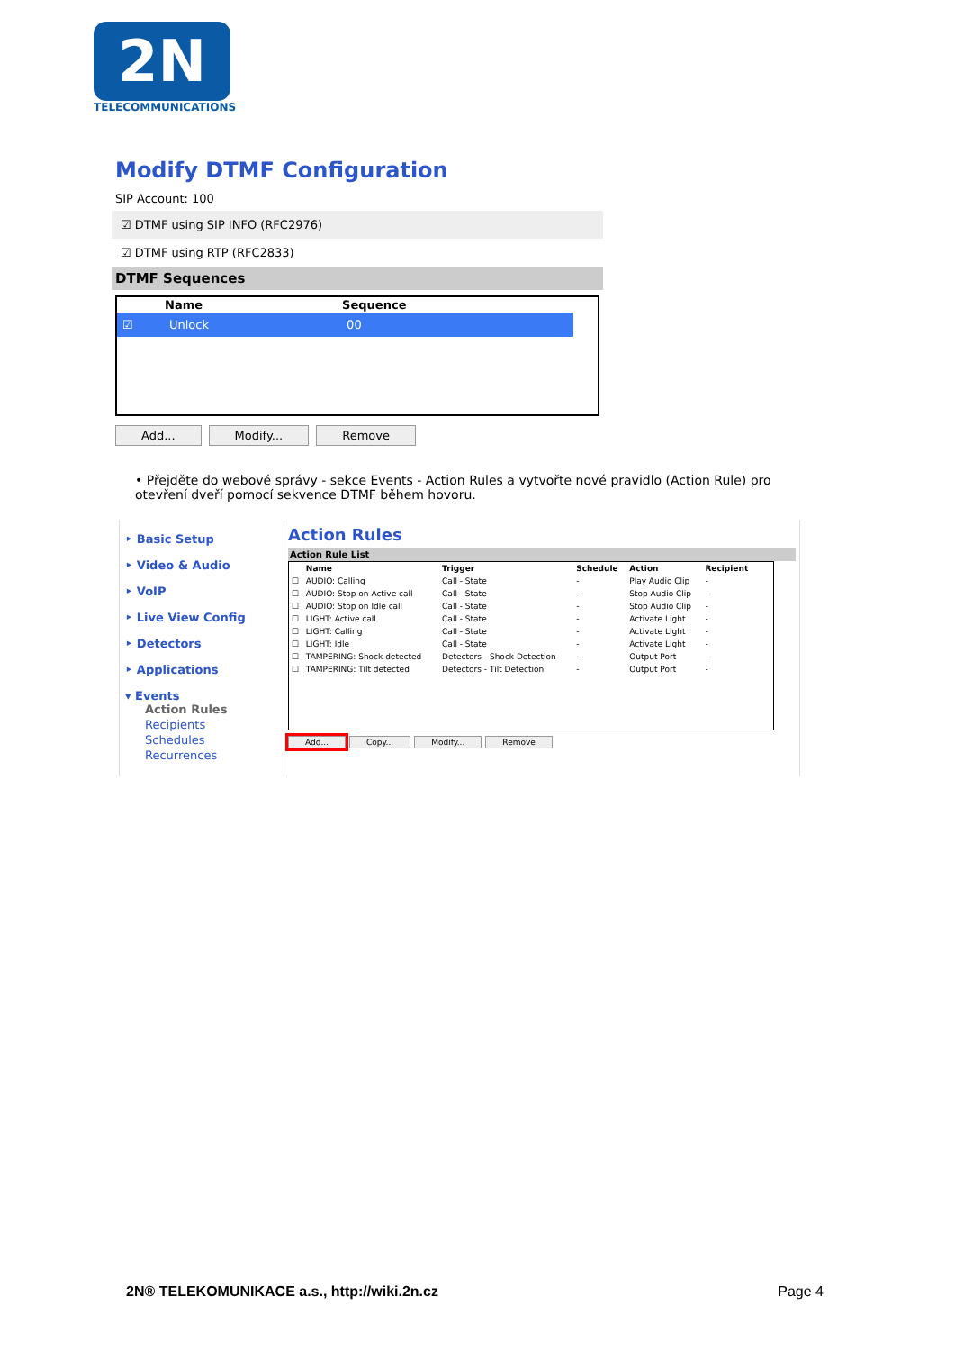2N
TELECOMMUNICATIONS
Modify DTMF Configuration
SIP Account: 100
☑ DTMF using SIP INFO (RFC2976)
☑ DTMF using RTP (RFC2833)
DTMF Sequences
| | Name | Sequence |
| --- | --- | --- |
| ☑ | Unlock | 00 |
Add... Modify... Remove
• Přejděte do webové správy - sekce Events - Action Rules a vytvořte nové pravidlo (Action Rule) pro otevření dveří pomocí sekvence DTMF během hovoru.
‣ Basic Setup
‣ Video & Audio
‣ VoIP
‣ Live View Config
‣ Detectors
‣ Applications
▾ Events
Action Rules
Recipients
Schedules
Recurrences
Action Rules
Action Rule List
| | Name | Trigger | Schedule | Action | Recipient |
| --- | --- | --- | --- | --- | --- |
| ☐ | AUDIO: Calling | Call - State | - | Play Audio Clip | - |
| ☐ | AUDIO: Stop on Active call | Call - State | - | Stop Audio Clip | - |
| ☐ | AUDIO: Stop on Idle call | Call - State | - | Stop Audio Clip | - |
| ☐ | LIGHT: Active call | Call - State | - | Activate Light | - |
| ☐ | LIGHT: Calling | Call - State | - | Activate Light | - |
| ☐ | LIGHT: Idle | Call - State | - | Activate Light | - |
| ☐ | TAMPERING: Shock detected | Detectors - Shock Detection | - | Output Port | - |
| ☐ | TAMPERING: Tilt detected | Detectors - Tilt Detection | - | Output Port | - |
Add... Copy... Modify... Remove
2N® TELEKOMUNIKACE a.s., http://wiki.2n.cz Page 4